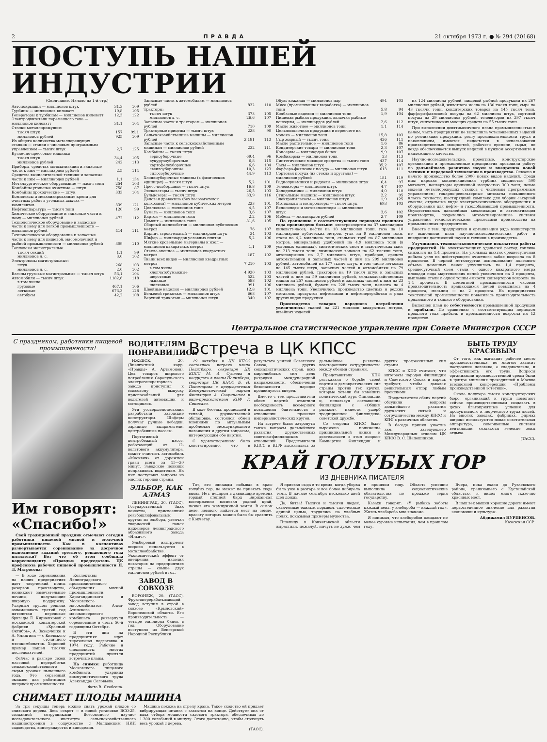2 ПРАВДА 21 октября 1973 г. ● № 294 (20168)
ПОСТУПЬ НАШЕЙ ИНДУСТРИИ
(Окончание. Начало на 1-й стр.)
| Автопокрышки — миллионов штук | 31,3 | 109 |
| Турбины — миллионов киловатт | 10,8 | 105 |
| Генераторы к турбинам — миллионов киловатт | 12,3 | 122 |
| Электродвигатели переменного тока — миллионов киловатт | 31,1 | 104 |
| Станки металлорежущие: | | |
| тысяч штук | 157 | 99,1 |
| миллионов рублей | 925 | 109 |
| Из общего количества металлорежущих станков — станки с числовым программным управлением — тысяч штук | 2,7 | 125 |
| Кузнечно-прессовые машины: | | |
| тысяч штук | 34,4 | 105 |
| миллионов рублей | 242 | 113 |
| Приборы, средства автоматизации и запасные части к ним — миллиардов рублей | 2,5 | 114 |
| Средства вычислительной техники и запасные части к ним — миллиардов рублей | 1,1 | 134 |
| Металлургическое оборудование — тысяч тонн | 254 | 103 |
| Комбайны угольные очистные — штук | 758 | 87 |
| Комбайны проходческие — штук | 333 | 104 |
| Комплексы и механизированные крепи для очистных работ в угольных шахтах — комплектов | 339 | 121 |
| Нефтеаппаратура — тысяч тонн | 120 | 99 |
| Химическое оборудование и запасные части к нему — миллионов рублей | 472 | 112 |
| Технологическое оборудование и запасные части к нему для легкой промышленности — миллионов рублей | 414 | 111 |
| Технологическое оборудование и запасные части к нему для пищевой, мясомолочной и рыбной промышленности — миллионов рублей | 309 | 110 |
| Тепловозы магистральные: | | |
| тысяч секций | 1,1 | 99 |
| миллионов л. с. | 3,0 | 102 |
| Электровозы магистральные: | | |
| штук | 268 | 103 |
| миллионов л. с. | 2,0 | 102 |
| Вагоны грузовые магистральные — тысяч штук | 53,1 | 104 |
| Автомобили — тысяч штук | 1182,6 | 118 |
| в том числе: | | |
| грузовые | 467,1 | 106 |
| легковые | 673,3 | 128 |
| автобусы | 42,2 | 108 |
| Запасные части к автомобилям — миллионов рублей | 832 | 110 |
| Тракторы: | | |
| тысяч штук | 373 | 105 |
| миллионов л. с. | 26,6 | 107 |
| Запасные части к тракторам — миллионов рублей | 710 | 109 |
| Тракторные прицепы — тысяч штук | 228 | 90 |
| Сельскохозяйственные машины — миллионов рублей | 2 181 | 113 |
| Запасные части к сельскохозяйственным машинам — миллионов рублей | 232 | 111 |
| Комбайны — тысяч штук: | | |
| зерноуборочные | 69,4 | 96 |
| кукурузоуборочные | 6,8 | 115 |
| картофелеуборочные | 6,6 | 104 |
| свеклоуборочные | 10,3 | 123 |
| силосоуборочные | 44,9 | 113 |
| Хлопкоуборочные машины (в физических единицах) — тысяч штук | 5,2 | 101 |
| Пресс-подборщики — тысяч штук | 16,8 | 109 |
| Экскаваторы — тысяч штук | 26,5 | 103 |
| Бульдозеры — тысяч штук | 33,9 | 116 |
| Деловая древесина (без лесозаготовок колхозами) — миллионов кубических метров | 223 | 101 |
| Целлюлоза — миллионов тонн | 4,5 | 107 |
| Бумага — миллионов тонн | 3,6 | 107 |
| Картон — миллионов тонн | 2,2 | 106 |
| Цемент — миллионов тонн | 81,6 | 105 |
| Сборный железобетон — миллионов кубических метров | 76 | 107 |
| Кирпич строительный — миллиардов штук | 34 | 103 |
| Шифер — миллиардов условных плиток | 5,2 | 106 |
| Мягкие кровельные материалы и изол — миллионов квадратных метров | 1,1 | 109 |
| Стекло оконное — миллионов квадратных метров | 187 | 102 |
| Ткани всех видов — миллионов квадратных метров | 7 210 | 103 |
| в том числе: | | |
| хлопчатобумажные | 4 920 | 103 |
| шерстяные | 522 | 103 |
| льняные | 588 | 102 |
| шелковые | 991 | 106 |
| Швейные изделия — миллиардов рублей | 12,8 | 101 |
| Бельевой трикотаж — миллионов штук | 668 | 107 |
| Верхний трикотаж — миллионов штук | 340 | 102 |
| Обувь кожаная — миллионов пар | 494 | 103 |
| Мясо (промышленная выработка) — миллионов тонн | 5,8 | 94 |
| Колбасные изделия — миллионов тонн | 1,9 | 104 |
| Пищевая рыбная продукция, включая рыбные консервы, — миллиардов рублей | 2,6 | 112 |
| Масло животное — миллионов тонн | 1,1 | 114 |
| Цельномолочная продукция в пересчете на молоко — миллионов тонн | 15,8 | 103 |
| Сыр жирный — тысяч тонн | 426 | 111 |
| Масло растительное — миллионов тонн | 1,6 | 86 |
| Кондитерские товары — миллионов тонн | 2,3 | 107 |
| Консервы — миллиардов банок | 9,9 | 107 |
| Комбикорма — миллионов тонн | 23 | 113 |
| Синтетические моющие средства — тысяч тонн | 437 | 114 |
| Часы — миллионов штук | 35,2 | 107 |
| Фарфоро-фаянсовая посуда — миллионов штук | 613 | 111 |
| Сортовая посуда (из стекла и хрусталя) — миллионов рублей | 181 | 119 |
| Радиоприемники и радиолы — миллионов штук | 6,4 | 97 |
| Телевизоры — миллионов штук | 4,7 | 107 |
| Холодильники — миллионов штук | 4,0 | 110 |
| Стиральные машины — миллионов штук | 2,2 | 95 |
| Электропылесосы — миллионов штук | 1,9 | 125 |
| Мотоциклы и мотороллеры — тысяч штук | 693 | 103 |
| Велосипеды и мотовелосипеды — миллионов штук | 3,6 | 102 |
| Мебель — миллиардов рублей | 2,7 | 109 |
По сравнению с соответствующим периодом прошлого года произведено больше: электроэнергии на 37 миллиардов киловатт-часов, нефти на 18 миллионов тонн, газа на 10 миллиардов кубических метров, угля на 9 миллионов тонн, стали на 4,2 миллиона тонн, стальных труб на 87 миллионов метров, минеральных удобрений на 4,9 миллиона тонн (в условных единицах), синтетических смол и пластических масс на 213 тысяч тонн, химических волокон на 62 тысячи тонн, автопокрышек на 2,7 миллиона штук, приборов, средств автоматизации и запасных частей к ним на 299 миллионов рублей, автомобилей на 177 тысяч штук, в том числе легковых на 145 тысяч штук, запасных частей к автомобилям на 79 миллионов рублей, тракторов на 19 тысяч штук и запасных частей к ним на 59 миллионов рублей, сельскохозяйственных машин на 257 миллионов рублей и запасных частей к ним на 23 миллиона рублей, бумаги на 228 тысяч тонн, цемента на 4 миллиона тонн. Увеличилось производство цветных и редких металлов, продуктов нефтехимии и нефтепереработки и ряда других видов продукции.
Производство товаров народного потребления увеличилось: тканей на 221 миллион квадратных метров, швейных изделий
на 124 миллиона рублей, пищевой рыбной продукции на 267 миллионов рублей, животного масла на 130 тысяч тонн, сыра на 43 тысячи тонн, кондитерских товаров на 145 тысяч тонн, фарфоро-фаянсовой посуды на 62 миллиона штук, сортовой посуды на 29 миллионов рублей, телевизоров на 297 тысяч штук, синтетических моющих средств на 55 тысяч тонн.
При выполнении девятимесячного плана промышленностью в целом, часть предприятий не выполнила установленных заданий по реализации продукции, росту производительности труда и накоплениям, имеются недостатки в использовании производственных мощностей, рабочего времени, сырья; не везде обеспечивается выпуск изделий в нужном ассортименте и надлежащего качества.
Научно-исследовательские, проектные, конструкторские организации и промышленные предприятия проводили работу по дальнейшему развитию науки и внедрению новой техники и передовой технологии в производство. Освоено и начато производство более 2000 новых видов изделий. Среди них: паровая конденсационная турбина мощностью 500 мегаватт; конверторы единичной мощностью 300 тонн; новые модели металлорежущих станков с числовым программным управлением; токарно-револьверные автоматы повышенного класса точности; шестирядный комплекс для уборки сахарной свеклы; отдельные виды электротехнического оборудования и оборудования для нефте- и газодобывающей промышленности. Осуществлялась дальнейшая механизация и автоматизация производства, создавались автоматизированные системы управления технологическими процессами производства на промышленных предприятиях.
Вместе с тем, предприятия и организации ряда министерств не выполнили план научно-исследовательских работ и внедрения достижений науки и техники в производство.
Улучшились технико-экономические показатели работы предприятий. На электростанциях удельный расход топлива снизился на 1,4 процента. На угольных шахтах среднесуточная добыча угля из действующего очистного забоя возросла на 8 процентов. В черной металлургии использование полезного объема доменных печей улучшилось на 1,4 процента, среднесуточный съем стали с одного квадратного метра площади пода мартеновских печей увеличился на 3 процента, выплавка стали с одной тонны емкости конверторов возросла на 1,4 процента. В цементной промышленности часовая производительность вращающихся печей повысилась на 4 процента, мельниц — на 2 процента. На предприятиях текстильной промышленности повысилась производительность прядильного и ткацкого оборудования.
Выполнен план по себестоимости промышленной продукции и прибыли. По сравнению с соответствующим периодом прошлого года прибыль в промышленности возросла на 12 процентов.
Центральное статистическое управление при Совете Министров СССР
С праздником, работники пищевой промышленности!
Им говорят: «Спасибо!»
Свой традиционный праздник отмечают сегодня работники пищевой мясной и молочной промышленности. Как в коллективах развертывается соревнование за досрочное выполнение заданий третьего, решающего года пятилетки? Вот что об этом сообщила корреспонденту «Правды» председатель ЦК профсоюза рабочих пищевой промышленности Н. Л. Матросова:
— В ходе соревнования на наших предприятиях идет творческий поиск резервов производства, возникают замечательные почины, получающие широкую поддержку. Ударным трудом решили ознаменовать третий год пятилетки передовые бригады Л. Кириенковой с московской кондитерской фабрики «Красный Октябрь», А. Захарченко и А. Умнягина — с Киевского и столичного мясокомбинатов. Хороший пример нашел тысячи последователей.
Сейчас в разгаре сезон массовой переработки сельскохозяйственного сырья урожая нынешнего года. Это серьезный экзамен для работников пищевой промышленности.
Коллективы Ленинградского производственного объединения мясной промышленности, Карагандинского и Московского мясокомбинатов, Алма-Атинского мясоконсервного комбината развернули соревнование в честь 56-й годовщины Октября.
В эти дни на предприятиях идет тщательная подготовка к 1974 году. Рабочие и специалисты многих предприятий приняли встречные планы.
На снимке: работница Московского пищевого комбината, ударница коммунистического труда Александра Соловьева.
Фото В. Якобсона.
ВОДИТЕЛЯМ ПОНРАВИЛИСЬ
ИЖЕВСК, 20. (Внештатный корр. «Правды» А. Артамонов). Цех товаров широкого потребления Сарапульского электрогенераторного завода приступил к массовому выпуску приспособлений для водителей автомашин и мотоциклов.
Эти усовершенствования разработали заводские конструкторы. Шоферы получат ручные лебедки, зарядные выпрямители, центробежные насосы.
Портативный центробежный насос, работающий от 12-вольтового аккумулятора, может очистить автомобиль «Москвич» от дорожной грязи всего за 15—20 минут. Заводские новинки понравились водителям. На них поступают запросы из многих городов страны.
ЭЛЬБОР, КАК АЛМАЗ
ЛЕНИНГРАД, 20. (ТАСС). Государственный Знак качества, присвоенный резьбошлифовальным кругам из эльбора, увенчал творческий поиск инженеров ленинградского абразивного завода «Ильич».
Эльборовый инструмент широко используется в металлообработке. Экономический эффект от внедрения изделия новаторов на предприятиях страны — свыше двух миллионов рублей в год.
ЗАВОД В СОВХОЗЕ
ВОРОНЕЖ, 20. (ТАСС). Фруктоперерабатывающий завод вступил в строй в совхозе «Крыловский» Воронежской области. Его производительность — четыре миллиона банок в год. Оборудование поступило из Венгерской Народной Республики.
Встреча в ЦК КПСС
19 октября в ЦК КПСС состоялась встреча члена Политбюро, секретаря ЦК КПСС М. А. Суслова и кандидата в члены Политбюро, секретаря ЦК КПСС Б. Н. Пономарева с председателем Коммунистической партии Финляндии А. Саариненом и вице-председателем КПФ Т. Синисало.
В ходе беседы, прошедшей в теплой, дружественной обстановке, состоялся обмен мнениями по актуальным проблемам международного положения и другим вопросам, интересующим обе партии.
С удовлетворением было констатировано, что в результате усилий Советского Союза, других социалистических стран, всех миролюбивых сил дело разрядки международной напряженности, обеспечения безопасности народов продвинулось вперед.
Вместе с тем представители обеих партий отметили необходимость всемерного повышения бдительности в отношении происков империалистических кругов.
На встрече были затронуты также вопросы дальнейшего развития дружественных советско-финляндских отношений. Представители КПСС и КПФ высказались за дальнейшее развитие всестороннего сотрудничества между обеими странами.
Представители КПФ рассказали о борьбе своей партии и демократических сил страны против тех кругов, которые хотели бы изменить политический курс Финляндии и, используя соглашение Финляндии с «Общим рынком», нанести ущерб традиционной финляндско-советской дружбе.
Со стороны КПСС было выражено понимание принципиальной линии и деятельности в этом вопросе Компартии Финляндии и других прогрессивных сил страны.
КПСС и КПФ считают, что интересы народов Финляндии и Советского Союза и впредь требуют, чтобы давался решительный отпор любым происками.
Представители обеих партий обсудили вопросы дальнейшего развития дружеских связей и сотрудничества между КПСС и КПФ в различных областях.
В беседе принял участие зам. заведующего Международным отделом ЦК КПСС В. С. Шапошников.
БЫТЬ ТРУДУ КРАСИВЫМ
От того, как выглядит рабочее место производственника, во многом зависит настроение человека, а следовательно, и эффективность его труда. Вопросы организации производственной среды были в центре внимания проходившей в Москве всесоюзной конференции «Проблемы производственной эстетики».
Около полутора тысяч конструкторских бюро, организаций и групп помогают сейчас производственникам создавать в цехах благоприятные условия для продуктивного и творческого труда людей. На многих заводах, фабриках, фирмах широко используются новая осветительная аппаратура, совершенные системы вентиляции, создаются зеленые зоны отдыха.
(ТАСС).
КРАЙ ГОЛУБЫХ ГОР
ИЗ ДНЕВНИКА ПИСАТЕЛЯ
Тот, кто однажды побывал в краю голубых гор, не может не приехать сюда вновь. Нет, недаром в давнишние времена гордый степной бард Биржан-сал восторженно воспевал родной край, назвав его жемчужиной земли. В самом деле, немного найдется мест на земле, красоту которых можно было бы сравнить с Кокчетау.
Я приехал сюда в то время, когда уборка была уже в разгаре и все более набирала темп. В начале сентября несколько дней шел дождь.
Да, битва! Тысячи и тысячи людей, охваченные единым порывом, сплоченные единой целью, трудились на хлебных полях, показывая примеры мужества.
Пшеницу в Кокчетавской области вырастили, пожалуй, ничуть не хуже, чем в прошлом году. Область успешно выполнила социалистические обязательства по продаже зерна государству.
Казахи говорят: «У рыбака заботы каждый день, у хлебороба — каждый год». Жизнь хлебороба мне знакома.
Я понимал, что хлеборобов ожидают не менее суровые испытания, чем в прошлом году.
Вчера, пока ехали до Рузаевского района, граничащего с Кустанайской областью, я видел много сказочно красивых мест.
В наш век машин хорошие дороги имеют первостепенное значение для развития экономики и культуры.
Абдижамил НУРПЕИСОВ.
Казахская ССР.
СНИМАЕТ ПЛОДЫ МАШИНА
За три секунды теперь можно снять урожай плодов со сливового дерева. Весь секрет — в новой установке ВСО-25, созданной сотрудниками Всесоюзного научно-исследовательского института сельскохозяйственного машиностроения в содружестве с Молдавским НИИ садоводства, виноградарства и виноделия.
Машина похожа на стрелу крана. Такое сходство ей придает вибрирующая штанга с захватом на конце. Действует она от вала отбора мощности садового трактора, обеспечивая до 1.300 колебаний в минуту. Этого достаточно, чтобы стряхнуть весь урожай с дерева.
(ТАСС).